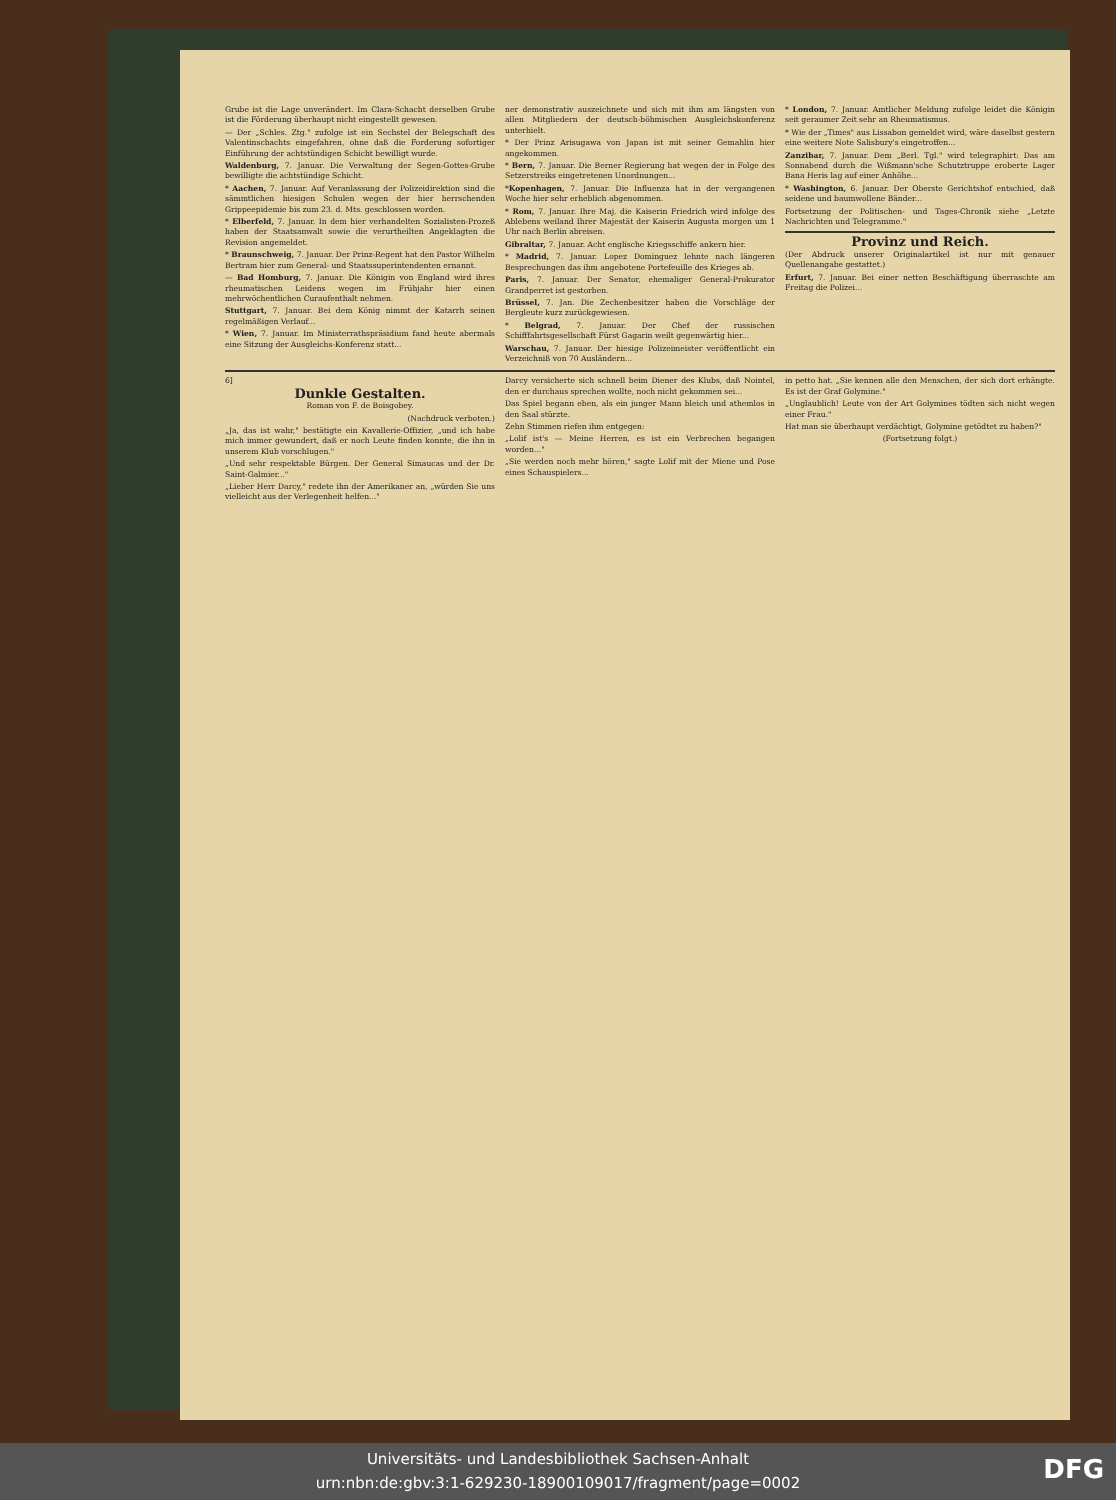Grube ist die Lage unverändert. Im Clara-Schacht derselben Grube ist die Förderung überhaupt nicht eingestellt gewesen.
— Der „Schles. Ztg." zufolge ist ein Sechstel der Belegschaft des Valentinschachts eingefahren, ohne daß die Forderung sofortiger Einführung der achtstündigen Schicht bewilligt wurde.
Waldenburg, 7. Januar. Die Verwaltung der Segen-Gottes-Grube bewilligte die achtstündige Schicht.
* Aachen, 7. Januar. Auf Veranlassung der Polizeidirektion sind die sämmtlichen hiesigen Schulen wegen der hier herrschenden Grippeepidemie bis zum 23. d. Mts. geschlossen worden.
* Elberfeld, 7. Januar. In dem hier verhandelten Sozialisten-Prozeß haben der Staatsanwalt sowie die verurtheilten Angeklagten die Revision angemeldet.
* Braunschweig, 7. Januar. Der Prinz-Regent hat den Pastor Wilhelm Bertram hier zum General- und Staatssuperintendenten ernannt.
— Bad Homburg, 7. Januar. Die Königin von England wird ihres rheumatischen Leidens wegen im Frühjahr hier einen mehrwöchentlichen Curaufenthalt nehmen.
Stuttgart, 7. Januar. Bei dem König nimmt der Katarrh seinen regelmäßigen Verlauf...
* Wien, 7. Januar. Im Ministerrathspräsidium fand heute abermals eine Sitzung der Ausgleichs-Konferenz statt...
ner demonstrativ auszeichnete und sich mit ihm am längsten von allen Mitgliedern der deutsch-böhmischen Ausgleichskonferenz unterhielt.
* Der Prinz Arisugawa von Japan ist mit seiner Gemahlin hier angekommen.
* Bern, 7. Januar. Die Berner Regierung hat wegen der in Folge des Setzerstreiks eingetretenen Unordnungen...
*Kopenhagen, 7. Januar. Die Influenza hat in der vergangenen Woche hier sehr erheblich abgenommen.
* Rom, 7. Januar. Ihre Maj. die Kaiserin Friedrich wird infolge des Ablebens weiland Ihrer Majestät der Kaiserin Augusta morgen um 1 Uhr nach Berlin abreisen.
Gibraltar, 7. Januar. Acht englische Kriegsschiffe ankern hier.
* Madrid, 7. Januar. Lopez Dominguez lehnte nach längeren Besprechungen das ihm angebotene Portefeuille des Krieges ab.
Paris, 7. Januar. Der Senator, ehemaliger General-Prokurator Grandperret ist gestorben.
Brüssel, 7. Jan. Die Zechenbesitzer haben die Vorschläge der Bergleute kurz zurückgewiesen.
* Belgrad, 7. Januar. Der Chef der russischen Schifffahrtsgesellschaft Fürst Gagarin weilt gegenwärtig hier...
Warschau, 7. Januar. Der hiesige Polizeimeister veröffentlicht ein Verzeichniß von 70 Ausländern...
* London, 7. Januar. Amtlicher Meldung zufolge leidet die Königin seit geraumer Zeit sehr an Rheumatismus.
* Wie der „Times" aus Lissabon gemeldet wird, wäre daselbst gestern eine weitere Note Salisbury's eingetroffen...
Zanzibar, 7. Januar. Dem „Berl. Tgl." wird telegraphirt: Das am Sonnabend durch die Wißmann'sche Schutztruppe eroberte Lager Bana Heris lag auf einer Anhöhe...
* Washington, 6. Januar. Der Oberste Gerichtshof entschied, daß seidene und baumwollene Bänder...
Fortsetzung der Politischen- und Tages-Chronik siehe „Letzte Nachrichten und Telegramme."
Provinz und Reich.
(Der Abdruck unserer Originalartikel ist nur mit genauer Quellenangabe gestattet.)
Erfurt, 7. Januar. Bei einer netten Beschäftigung überraschte am Freitag die Polizei...
6]
Dunkle Gestalten.
Roman von F. de Boisgobey.
(Nachdruck verboten.)
„Ja, das ist wahr," bestätigte ein Kavallerie-Offizier, „und ich habe mich immer gewundert, daß er noch Leute finden konnte, die ihn in unserem Klub vorschlugen."
„Und sehr respektable Bürgen. Der General Simaucas und der Dr. Saint-Galmier..."
„Lieber Herr Darcy," redete ihn der Amerikaner an, „würden Sie uns vielleicht aus der Verlegenheit helfen..."
Darcy versicherte sich schnell beim Diener des Klubs, daß Nointel, den er durchaus sprechen wollte, noch nicht gekommen sei...
Das Spiel begann eben, als ein junger Mann bleich und athemlos in den Saal stürzte.
Zehn Stimmen riefen ihm entgegen:
„Lolif ist's — Meine Herren, es ist ein Verbrechen begangen worden..."
„Sie werden noch mehr hören," sagte Lolif mit der Miene und Pose eines Schauspielers...
in petto hat. „Sie kennen alle den Menschen, der sich dort erhängte. Es ist der Graf Golymine."
„Unglaublich! Leute von der Art Golymines tödten sich nicht wegen einer Frau."
Hat man sie überhaupt verdächtigt, Golymine getödtet zu haben?"
(Fortsetzung folgt.)
Universitäts- und Landesbibliothek Sachsen-Anhalt
urn:nbn:de:gbv:3:1-629230-18900109017/fragment/page=0002
DFG